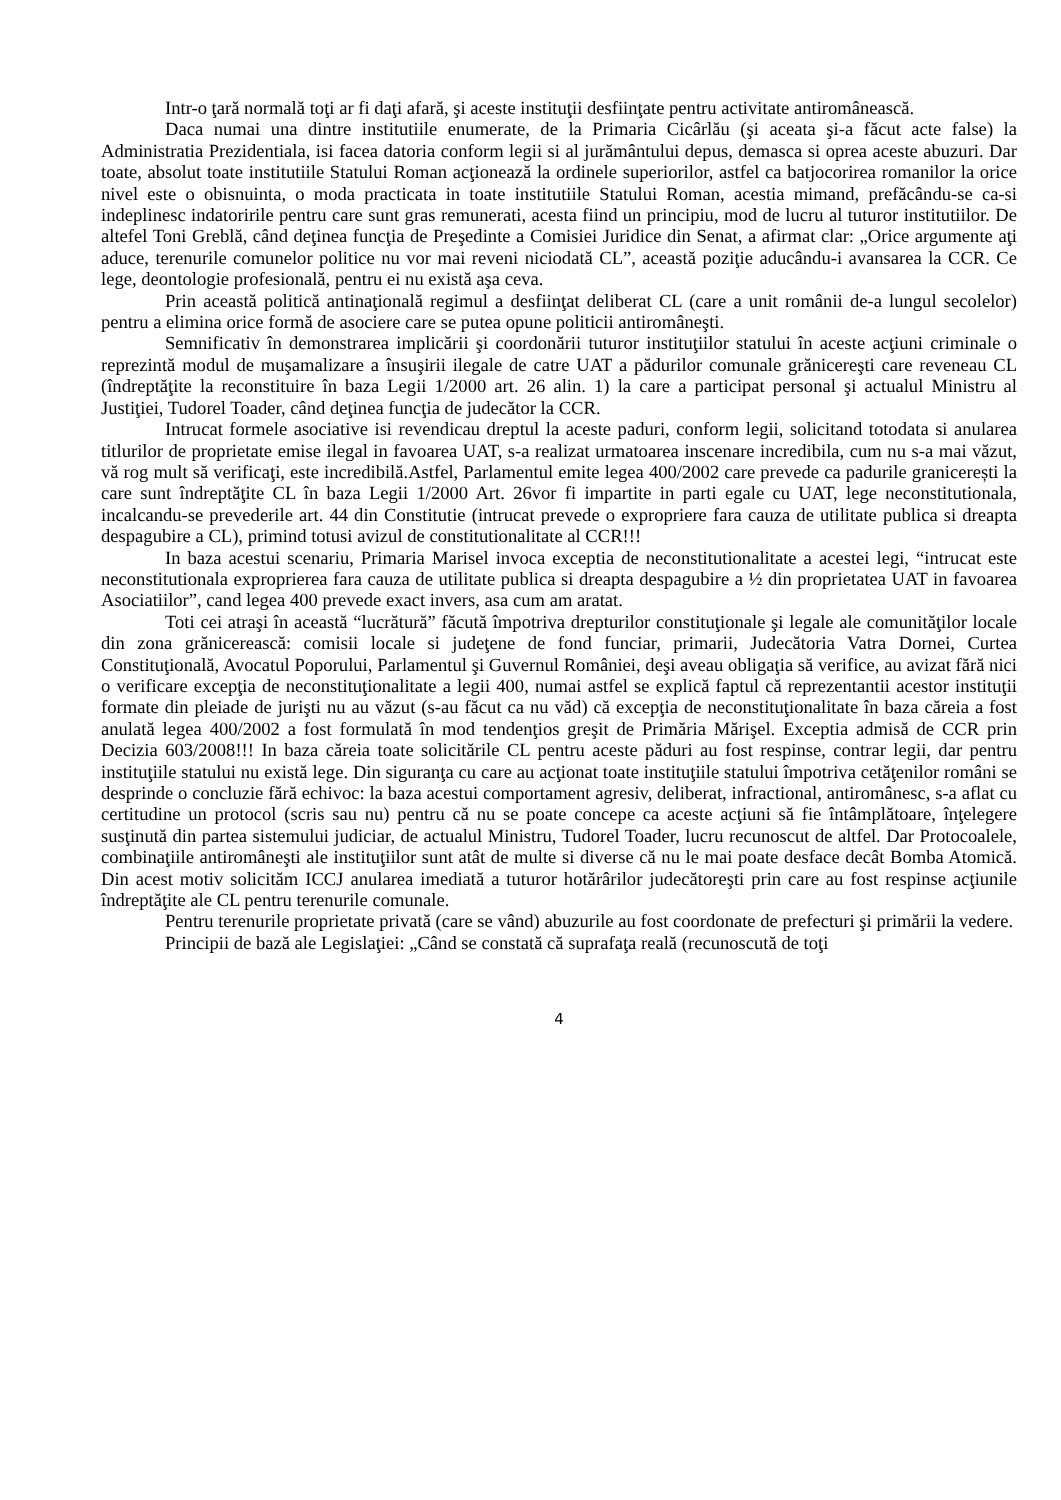Intr-o ţară normală toţi ar fi daţi afară, şi aceste instituţii desfiinţate pentru activitate antiromânească.
Daca numai una dintre institutiile enumerate, de la Primaria Cicârlău (şi aceata şi-a făcut acte false) la Administratia Prezidentiala, isi facea datoria conform legii si al jurământului depus, demasca si oprea aceste abuzuri. Dar toate, absolut toate institutiile Statului Roman acţionează la ordinele superiorilor, astfel ca batjocorirea romanilor la orice nivel este o obisnuinta, o moda practicata in toate institutiile Statului Roman, acestia mimand, prefăcându-se ca-si indeplinesc indatoririle pentru care sunt gras remunerati, acesta fiind un principiu, mod de lucru al tuturor institutiilor. De altefel Toni Greblă, când deţinea funcţia de Preşedinte a Comisiei Juridice din Senat, a afirmat clar: „Orice argumente aţi aduce, terenurile comunelor politice nu vor mai reveni niciodată CL”, această poziţie aducându-i avansarea la CCR. Ce lege, deontologie profesională, pentru ei nu există aşa ceva.
Prin această politică antinaţională regimul a desfiinţat deliberat CL (care a unit românii de-a lungul secolelor) pentru a elimina orice formă de asociere care se putea opune politicii antiromâneşti.
Semnificativ în demonstrarea implicării şi coordonării tuturor instituţiilor statului în aceste acţiuni criminale o reprezintă modul de muşamalizare a însuşirii ilegale de catre UAT a pădurilor comunale grănicereşti care reveneau CL (îndreptăţite la reconstituire în baza Legii 1/2000 art. 26 alin. 1) la care a participat personal şi actualul Ministru al Justiţiei, Tudorel Toader, când deţinea funcţia de judecător la CCR.
Intrucat formele asociative isi revendicau dreptul la aceste paduri, conform legii, solicitand totodata si anularea titlurilor de proprietate emise ilegal in favoarea UAT, s-a realizat urmatoarea inscenare incredibila, cum nu s-a mai văzut, vă rog mult să verificaţi, este incredibilă.Astfel, Parlamentul emite legea 400/2002 care prevede ca padurile granicerești la care sunt îndreptăţite CL în baza Legii 1/2000 Art. 26vor fi impartite in parti egale cu UAT, lege neconstitutionala, incalcandu-se prevederile art. 44 din Constitutie (intrucat prevede o expropriere fara cauza de utilitate publica si dreapta despagubire a CL), primind totusi avizul de constitutionalitate al CCR!!!
In baza acestui scenariu, Primaria Marisel invoca exceptia de neconstitutionalitate a acestei legi, “intrucat este neconstitutionala exproprierea fara cauza de utilitate publica si dreapta despagubire a ½ din proprietatea UAT in favoarea Asociatiilor”, cand legea 400 prevede exact invers, asa cum am aratat.
Toti cei atraşi în această “lucrătură” făcută împotriva drepturilor constituţionale şi legale ale comunităţilor locale din zona grănicerească: comisii locale si judeţene de fond funciar, primarii, Judecătoria Vatra Dornei, Curtea Constituţională, Avocatul Poporului, Parlamentul şi Guvernul României, deşi aveau obligaţia să verifice, au avizat fără nici o verificare excepţia de neconstituţionalitate a legii 400, numai astfel se explică faptul că reprezentantii acestor instituţii formate din pleiade de jurişti nu au văzut (s-au făcut ca nu văd) că excepţia de neconstituţionalitate în baza căreia a fost anulată legea 400/2002 a fost formulată în mod tendenţios greşit de Primăria Mărişel. Exceptia admisă de CCR prin Decizia 603/2008!!! In baza căreia toate solicitările CL pentru aceste păduri au fost respinse, contrar legii, dar pentru instituţiile statului nu există lege. Din siguranţa cu care au acţionat toate instituţiile statului împotriva cetăţenilor români se desprinde o concluzie fără echivoc: la baza acestui comportament agresiv, deliberat, infractional, antiromânesc, s-a aflat cu certitudine un protocol (scris sau nu) pentru că nu se poate concepe ca aceste acţiuni să fie întâmplătoare, înţelegere susţinută din partea sistemului judiciar, de actualul Ministru, Tudorel Toader, lucru recunoscut de altfel. Dar Protocoalele, combinaţiile antiromâneşti ale instituţiilor sunt atât de multe si diverse că nu le mai poate desface decât Bomba Atomică. Din acest motiv solicităm ICCJ anularea imediată a tuturor hotărârilor judecătoreşti prin care au fost respinse acţiunile îndreptăţite ale CL pentru terenurile comunale.
Pentru terenurile proprietate privată (care se vând) abuzurile au fost coordonate de prefecturi şi primării la vedere.
Principii de bază ale Legislaţiei: „Când se constată că suprafaţa reală (recunoscută de toţi
4